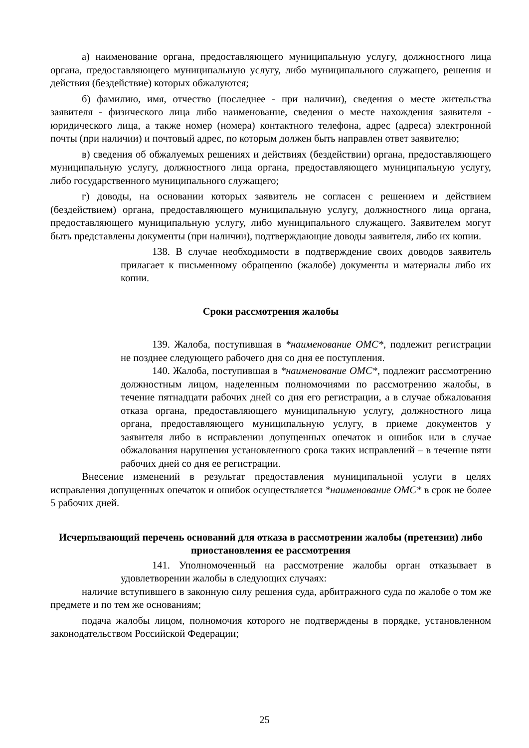а) наименование органа, предоставляющего муниципальную услугу, должностного лица органа, предоставляющего муниципальную услугу, либо муниципального служащего, решения и действия (бездействие) которых обжалуются;
б) фамилию, имя, отчество (последнее - при наличии), сведения о месте жительства заявителя - физического лица либо наименование, сведения о месте нахождения заявителя - юридического лица, а также номер (номера) контактного телефона, адрес (адреса) электронной почты (при наличии) и почтовый адрес, по которым должен быть направлен ответ заявителю;
в) сведения об обжалуемых решениях и действиях (бездействии) органа, предоставляющего муниципальную услугу, должностного лица органа, предоставляющего муниципальную услугу, либо государственного муниципального служащего;
г) доводы, на основании которых заявитель не согласен с решением и действием (бездействием) органа, предоставляющего муниципальную услугу, должностного лица органа, предоставляющего муниципальную услугу, либо муниципального служащего. Заявителем могут быть представлены документы (при наличии), подтверждающие доводы заявителя, либо их копии.
138. В случае необходимости в подтверждение своих доводов заявитель прилагает к письменному обращению (жалобе) документы и материалы либо их копии.
Сроки рассмотрения жалобы
139. Жалоба, поступившая в *наименование ОМС*, подлежит регистрации не позднее следующего рабочего дня со дня ее поступления.
140. Жалоба, поступившая в *наименование ОМС*, подлежит рассмотрению должностным лицом, наделенным полномочиями по рассмотрению жалобы, в течение пятнадцати рабочих дней со дня его регистрации, а в случае обжалования отказа органа, предоставляющего муниципальную услугу, должностного лица органа, предоставляющего муниципальную услугу, в приеме документов у заявителя либо в исправлении допущенных опечаток и ошибок или в случае обжалования нарушения установленного срока таких исправлений – в течение пяти рабочих дней со дня ее регистрации.
Внесение изменений в результат предоставления муниципальной услуги в целях исправления допущенных опечаток и ошибок осуществляется *наименование ОМС* в срок не более 5 рабочих дней.
Исчерпывающий перечень оснований для отказа в рассмотрении жалобы (претензии) либо приостановления ее рассмотрения
141. Уполномоченный на рассмотрение жалобы орган отказывает в удовлетворении жалобы в следующих случаях:
наличие вступившего в законную силу решения суда, арбитражного суда по жалобе о том же предмете и по тем же основаниям;
подача жалобы лицом, полномочия которого не подтверждены в порядке, установленном законодательством Российской Федерации;
25